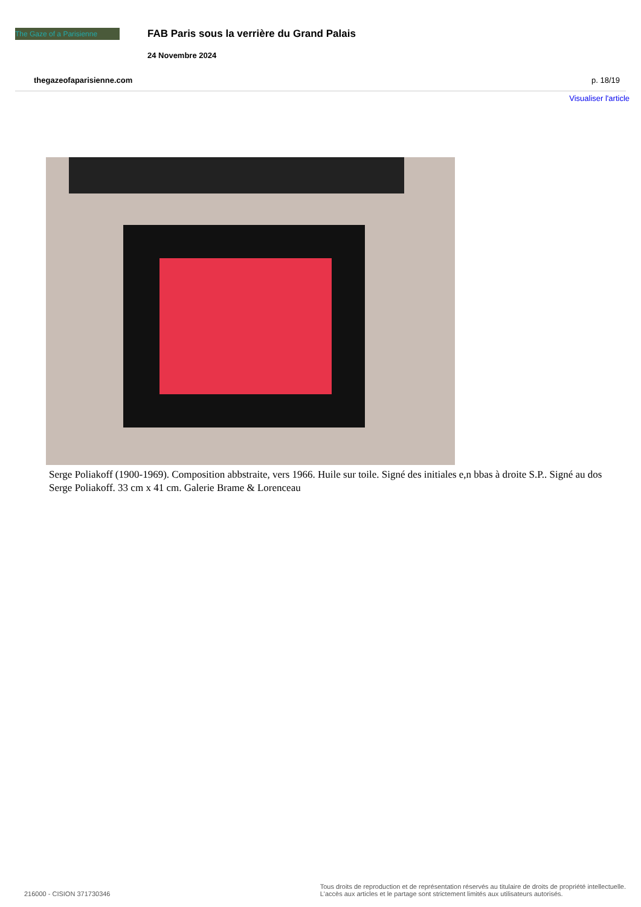The Gaze of a Parisienne
FAB Paris sous la verrière du Grand Palais
24 Novembre 2024
thegazeofaparisienne.com p. 18/19
Visualiser l'article
Serge Poliakoff (1900-1969). Composition abbstraite, vers 1966. Huile sur toile. Signé des initiales e,n bbas à droite S.P.. Signé au dos Serge Poliakoff. 33 cm x 41 cm. Galerie Brame & Lorenceau
216000 - CISION 371730346 Tous droits de reproduction et de représentation réservés au titulaire de droits de propriété intellectuelle.
L'accès aux articles et le partage sont strictement limités aux utilisateurs autorisés.